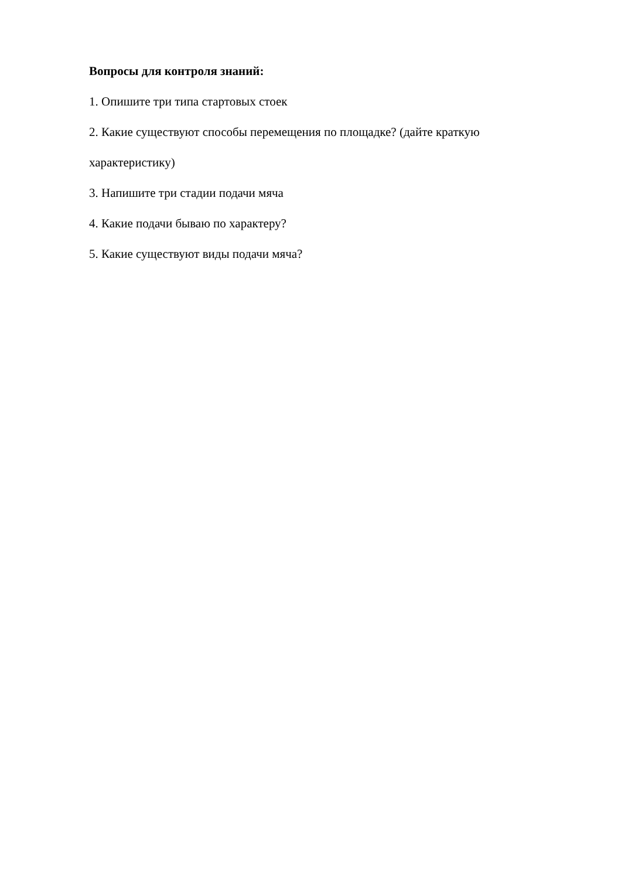Вопросы для контроля знаний:
1. Опишите три типа стартовых стоек
2. Какие существуют способы перемещения по площадке? (дайте краткую характеристику)
3. Напишите три стадии подачи мяча
4. Какие подачи бываю по характеру?
5. Какие существуют виды подачи мяча?